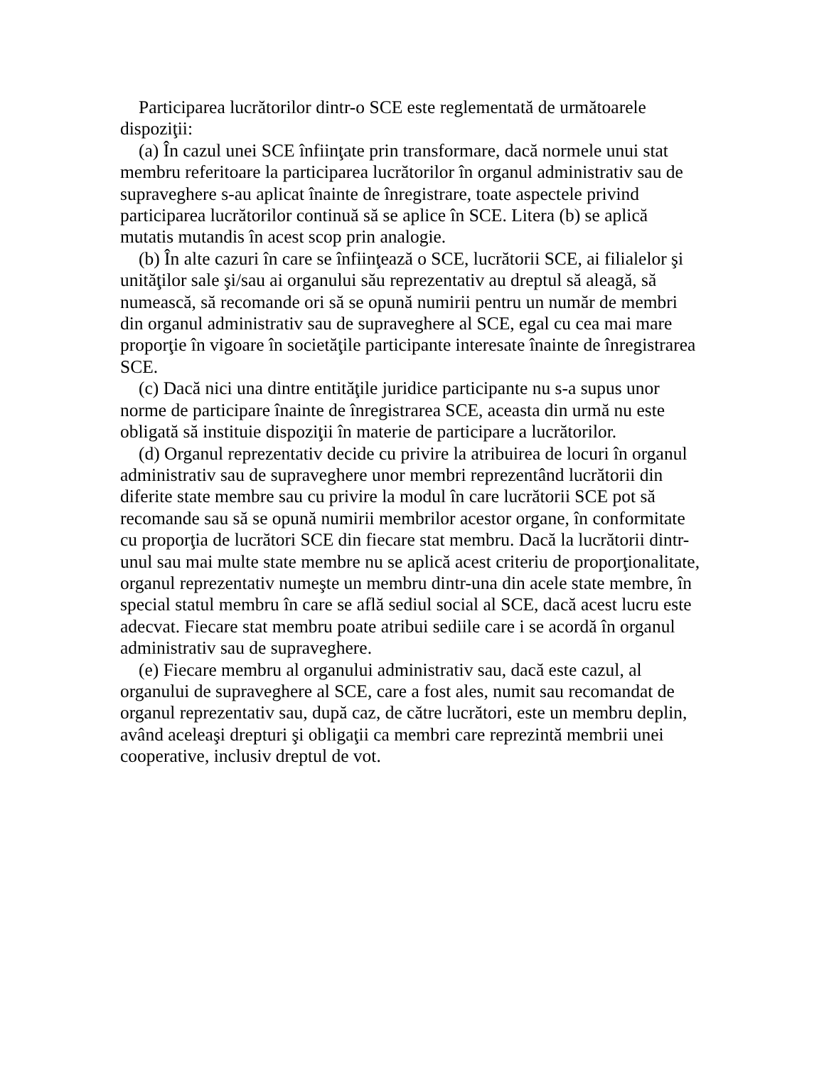Participarea lucrătorilor dintr-o SCE este reglementată de următoarele dispoziţii:
(a) În cazul unei SCE înfiinţate prin transformare, dacă normele unui stat membru referitoare la participarea lucrătorilor în organul administrativ sau de supraveghere s-au aplicat înainte de înregistrare, toate aspectele privind participarea lucrătorilor continuă să se aplice în SCE. Litera (b) se aplică mutatis mutandis în acest scop prin analogie.
(b) În alte cazuri în care se înfiinţează o SCE, lucrătorii SCE, ai filialelor şi unităţilor sale şi/sau ai organului său reprezentativ au dreptul să aleagă, să numească, să recomande ori să se opună numirii pentru un număr de membri din organul administrativ sau de supraveghere al SCE, egal cu cea mai mare proporţie în vigoare în societăţile participante interesate înainte de înregistrarea SCE.
(c) Dacă nici una dintre entităţile juridice participante nu s-a supus unor norme de participare înainte de înregistrarea SCE, aceasta din urmă nu este obligată să instituie dispoziţii în materie de participare a lucrătorilor.
(d) Organul reprezentativ decide cu privire la atribuirea de locuri în organul administrativ sau de supraveghere unor membri reprezentând lucrătorii din diferite state membre sau cu privire la modul în care lucrătorii SCE pot să recomande sau să se opună numirii membrilor acestor organe, în conformitate cu proporţia de lucrători SCE din fiecare stat membru. Dacă la lucrătorii dintr-unul sau mai multe state membre nu se aplică acest criteriu de proporţionalitate, organul reprezentativ numeşte un membru dintr-una din acele state membre, în special statul membru în care se află sediul social al SCE, dacă acest lucru este adecvat. Fiecare stat membru poate atribui sediile care i se acordă în organul administrativ sau de supraveghere.
(e) Fiecare membru al organului administrativ sau, dacă este cazul, al organului de supraveghere al SCE, care a fost ales, numit sau recomandat de organul reprezentativ sau, după caz, de către lucrători, este un membru deplin, având aceleaşi drepturi şi obligaţii ca membri care reprezintă membrii unei cooperative, inclusiv dreptul de vot.